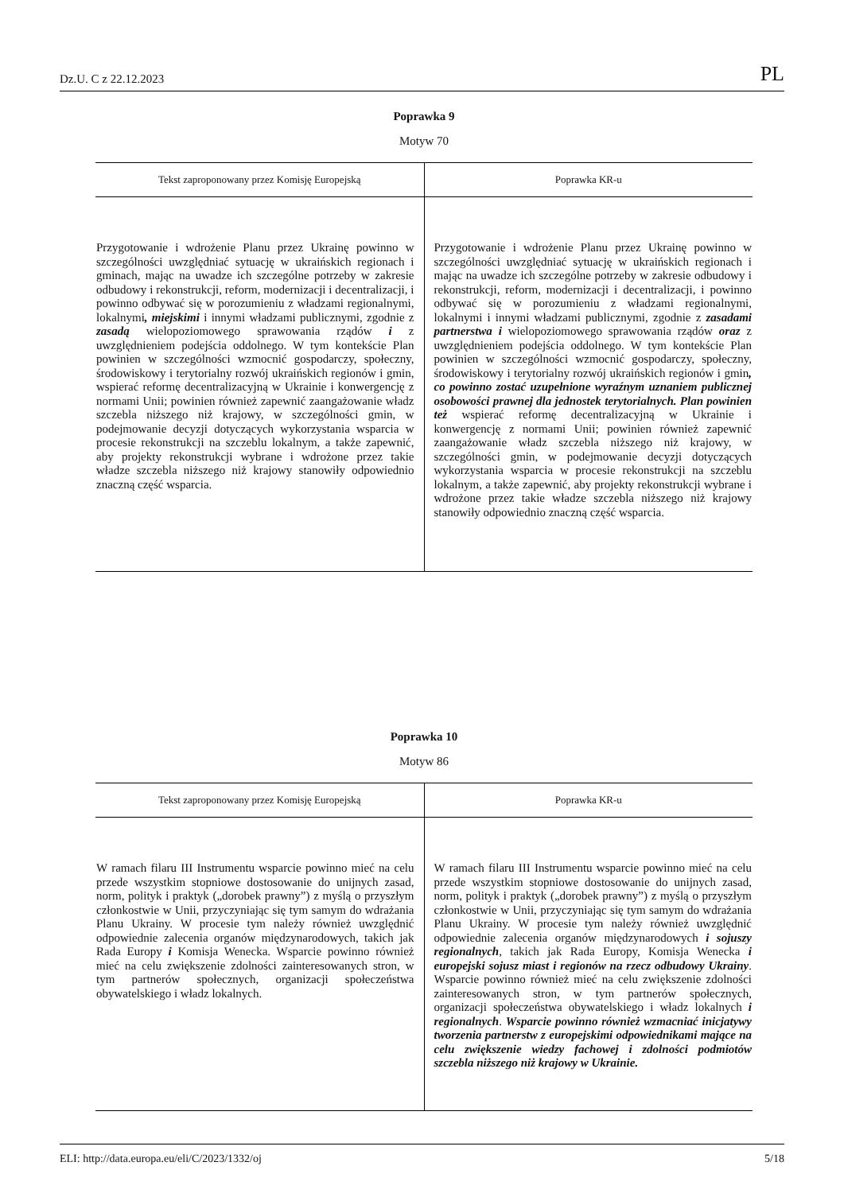Dz.U. C z 22.12.2023 PL
Poprawka 9
Motyw 70
| Tekst zaproponowany przez Komisję Europejską | Poprawka KR-u |
| --- | --- |
| Przygotowanie i wdrożenie Planu przez Ukrainę powinno w szczególności uwzględniać sytuację w ukraińskich regionach i gminach, mając na uwadze ich szczególne potrzeby w zakresie odbudowy i rekonstrukcji, reform, modernizacji i decentralizacji, i powinno odbywać się w porozumieniu z władzami regionalnymi, lokalnymi , miejskimi i innymi władzami publicznymi, zgodnie z zasadą wielopoziomowego sprawowania rządów i z uwzględnieniem podejścia oddolnego. W tym kontekście Plan powinien w szczególności wzmocnić gospodarczy, społeczny, środowiskowy i terytorialny rozwój ukraińskich regionów i gmin, wspierać reformę decentralizacyjną w Ukrainie i konwergencję z normami Unii; powinien również zapewnić zaangażowanie władz szczebla niższego niż krajowy, w szczególności gmin, w podejmowanie decyzji dotyczących wykorzystania wsparcia w procesie rekonstrukcji na szczeblu lokalnym, a także zapewnić, aby projekty rekonstrukcji wybrane i wdrożone przez takie władze szczebla niższego niż krajowy stanowiły odpowiednio znaczną część wsparcia. | Przygotowanie i wdrożenie Planu przez Ukrainę powinno w szczególności uwzględniać sytuację w ukraińskich regionach i mając na uwadze ich szczególne potrzeby w zakresie odbudowy i rekonstrukcji, reform, modernizacji i decentralizacji, i powinno odbywać się w porozumieniu z władzami regionalnymi, lokalnymi i innymi władzami publicznymi, zgodnie z zasadami partnerstwa i wielopoziomowego sprawowania rządów oraz z uwzględnieniem podejścia oddolnego. W tym kontekście Plan powinien w szczególności wzmocnić gospodarczy, społeczny, środowiskowy i terytorialny rozwój ukraińskich regionów i gmin , co powinno zostać uzupełnione wyraźnym uznaniem publicznej osobowości prawnej dla jednostek terytorialnych. Plan powinien też wspierać reformę decentralizacyjną w Ukrainie i konwergencję z normami Unii; powinien również zapewnić zaangażowanie władz szczebla niższego niż krajowy, w szczególności gmin, w podejmowanie decyzji dotyczących wykorzystania wsparcia w procesie rekonstrukcji na szczeblu lokalnym, a także zapewnić, aby projekty rekonstrukcji wybrane i wdrożone przez takie władze szczebla niższego niż krajowy stanowiły odpowiednio znaczną część wsparcia. |
Poprawka 10
Motyw 86
| Tekst zaproponowany przez Komisję Europejską | Poprawka KR-u |
| --- | --- |
| W ramach filaru III Instrumentu wsparcie powinno mieć na celu przede wszystkim stopniowe dostosowanie do unijnych zasad, norm, polityk i praktyk („dorobek prawny”) z myślą o przyszłym członkostwie w Unii, przyczyniając się tym samym do wdrażania Planu Ukrainy. W procesie tym należy również uwzględnić odpowiednie zalecenia organów międzynarodowych, takich jak Rada Europy i Komisja Wenecka. Wsparcie powinno również mieć na celu zwiększenie zdolności zainteresowanych stron, w tym partnerów społecznych, organizacji społeczeństwa obywatelskiego i władz lokalnych. | W ramach filaru III Instrumentu wsparcie powinno mieć na celu przede wszystkim stopniowe dostosowanie do unijnych zasad, norm, polityk i praktyk („dorobek prawny”) z myślą o przyszłym członkostwie w Unii, przyczyniając się tym samym do wdrażania Planu Ukrainy. W procesie tym należy również uwzględnić odpowiednie zalecenia organów międzynarodowych i sojuszy regionalnych , takich jak Rada Europy, Komisja Wenecka i europejski sojusz miast i regionów na rzecz odbudowy Ukrainy . Wsparcie powinno również mieć na celu zwiększenie zdolności zainteresowanych stron, w tym partnerów społecznych, organizacji społeczeństwa obywatelskiego i władz lokalnych i regionalnych . Wsparcie powinno również wzmacniać inicjatywy tworzenia partnerstw z europejskimi odpowiednikami mające na celu zwiększenie wiedzy fachowej i zdolności podmiotów szczebla niższego niż krajowy w Ukrainie. |
ELI: http://data.europa.eu/eli/C/2023/1332/oj 5/18